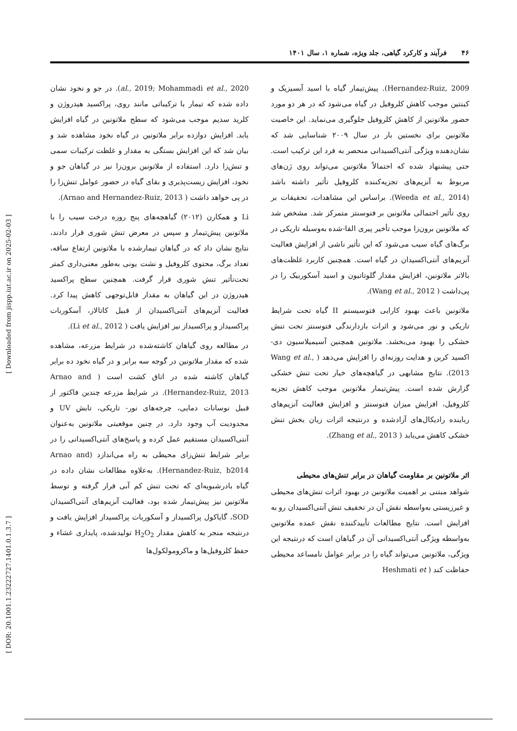۴۶فرآیند و کارکرد گیاهی، جلد ویژه، شماره ۱، سال ۱۴۰۱
[ Downloaded from jispp.iut.ac.ir on 2025-02-03 ]
[ DOR: 20.1001.1.23222727.1401.0.1.3.7 ]
Hernandez-Ruiz, 2009). پیش‌تیمار گیاه با اسید آبسیزیک و کینتین موجب کاهش کلروفیل در گیاه می‌شود که در هر دو مورد حضور ملاتونین از کاهش کلروفیل جلوگیری می‌نماید. این خاصیت ملاتونین برای نخستین بار در سال ۲۰۰۹ شناسایی شد که نشان‌دهنده ویژگی آنتی‌اکسیدانی منحصر به فرد این ترکیب است. حتی پیشنهاد شده که احتمالاً ملاتونین می‌تواند روی ژن‌های مربوط به آنزیم‌های تجزیه‌کننده کلروفیل تأثیر داشته باشد (Weeda et al., 2014). براساس این مشاهدات، تحقیقات بر روی تأثیر احتمالی ملاتونین بر فتوسنتز متمرکز شد. مشخص شد که ملاتونین برون‌زا موجب تأخیر پیری القا-شده به‌وسیله تاریکی در برگ‌های گیاه سیب می‌شود که این تأثیر ناشی از افزایش فعالیت آنزیم‌های آنتی‌اکسیدان در گیاه است. همچنین کاربرد غلظت‌های بالاتر ملاتونین، افزایش مقدار گلوتاتیون و اسید آسکوربیک را در پی‌داشت ( Wang et al., 2012).
ملاتونین باعث بهبود کارایی فتوسیستم II گیاه تحت شرایط تاریکی و نور می‌شود و اثرات بازدارندگی فتوسنتز تحت تنش خشکی را بهبود می‌بخشد. ملاتونین همچنین آسیمیلاسیون دی-اکسید کربن و هدایت روزنه‌ای را افزایش می‌دهد ( Wang et al., 2013). نتایج مشابهی در گیاهچه‌های خیار تحت تنش خشکی گزارش شده است. پیش‌تیمار ملاتونین موجب کاهش تجزیه کلروفیل، افزایش میزان فتوسنتز و افزایش فعالیت آنزیم‌های رباینده رادیکال‌های آزادشده و درنتیجه اثرات زیان بخش تنش خشکی کاهش می‌یابد ( Zhang et al., 2013).
اثر ملاتونین بر مقاومت گیاهان در برابر تنش‌های محیطی
شواهد مبتنی بر اهمیت ملاتونین در بهبود اثرات تنش‌های محیطی و غیرزیستی به‌واسطه نقش آن در تخفیف تنش آنتی‌اکسیدان رو به افزایش است. نتایج مطالعات تأییدکننده نقش عمده ملاتونین به‌واسطه ویژگی آنتی‌اکسیدانی آن در گیاهان است که درنتیجه این ویژگی، ملاتونین می‌تواند گیاه را در برابر عوامل نامساعد محیطی حفاظت کند ( Heshmati et
al., 2019; Mohammadi et al., 2020). در جو و نخود نشان داده شده که تیمار با ترکیباتی مانند روی، پراکسید هیدروژن و کلرید سدیم موجب می‌شود که سطح ملاتونین در گیاه افزایش یابد. افزایش دوازده برابر ملاتونین در گیاه نخود مشاهده شد و بیان شد که این افزایش بستگی به مقدار و غلظت ترکیبات سمی و تنش‌زا دارد. استفاده از ملاتونین برون‌زا نیز در گیاهان جو و نخود، افزایش زیست‌پذیری و بقای گیاه در حضور عوامل تنش‌زا را در پی خواهد داشت ( Arnao and Hernandez-Ruiz, 2013).
Li و همکارن (۲۰۱۲) گیاهچه‌های پنج روزه درخت سیب را با ملاتونین پیش‌تیمار و سپس در معرض تنش شوری قرار دادند، نتایج نشان داد که در گیاهان تیمارشده با ملاتونین ارتفاع ساقه، تعداد برگ، محتوی کلروفیل و نشت یونی به‌طور معنی‌داری کمتر تحت‌تأثیر تنش شوری قرار گرفت. همچنین سطح پراکسید هیدروژن در این گیاهان به مقدار قابل‌توجهی کاهش پیدا کرد. فعالیت آنزیم‌های آنتی‌اکسیدان از قبیل کاتالاز، آسکوربات پراکسیداز و پراکسیداز نیز افزایش یافت ( Li et al., 2012).
در مطالعه روی گیاهان کاشته‌شده در شرایط مزرعه، مشاهده شده که مقدار ملاتونین در گوجه سه برابر و در گیاه نخود ده برابر گیاهان کاشته شده در اتاق کشت است ( Arnao and Hernandez-Ruiz, 2013). در شرایط مزرعه چندین فاکتور از قبیل نوسانات دمایی، چرخه‌های نور- تاریکی، تابش UV و محدودیت آب وجود دارد. در چنین موقعیتی ملاتونین به‌عنوان آنتی‌اکسیدان مستقیم عمل کرده و پاسخ‌های آنتی‌اکسیدانی را در برابر شرایط تنش‌زای محیطی به راه می‌اندازد (Arnao and Hernandez-Ruiz, b2014). به‌علاوه مطالعات نشان داده در گیاه بادرشبویه‌ای که تحت تنش کم آبی قرار گرفته و توسط ملاتونین نیز پیش‌تیمار شده بود، فعالیت آنزیم‌های آنتی‌اکسیدان SOD، گایاکول پراکسیداز و آسکوربات پراکسیداز افزایش یافت و درنتیجه منجر به کاهش مقدار H<sub>2</sub>O<sub>2</sub> تولیدشده، پایداری غشاء و حفظ کلروفیل‌ها و ماکرومولکول‌ها